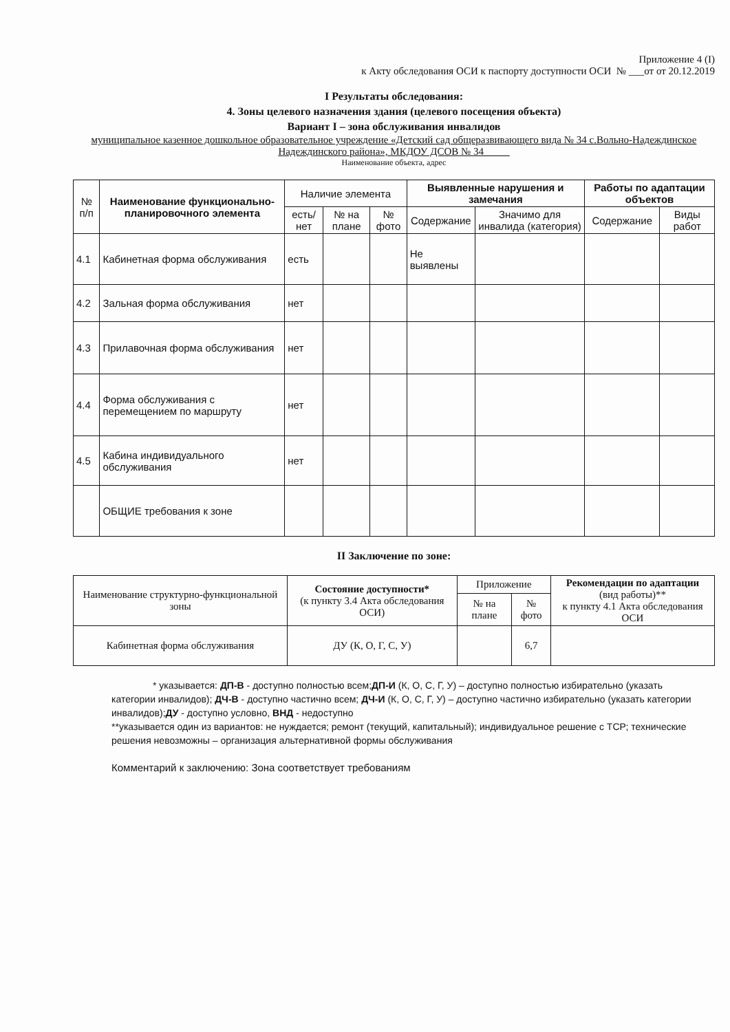Приложение 4 (I)
к Акту обследования ОСИ к паспорту доступности ОСИ № ___от от 20.12.2019
I Результаты обследования:
4. Зоны целевого назначения здания (целевого посещения объекта)
Вариант I – зона обслуживания инвалидов
муниципальное казенное дошкольное образовательное учреждение «Детский сад общеразвивающего вида № 34 с.Вольно-Надеждинское Надеждинского района», МКДОУ ДСОВ № 34_____
Наименование объекта, адрес
| № п/п | Наименование функционально-планировочного элемента | Наличие элемента | | | Выявленные нарушения и замечания | | Работы по адаптации объектов | |
| --- | --- | --- | --- | --- | --- | --- | --- | --- |
| | | есть/ нет | № на плане | № фото | Содержание | Значимо для инвалида (категория) | Содержание | Виды работ |
| 4.1 | Кабинетная форма обслуживания | есть | | | Не выявлены | | | |
| 4.2 | Зальная форма обслуживания | нет | | | | | | |
| 4.3 | Прилавочная форма обслуживания | нет | | | | | | |
| 4.4 | Форма обслуживания с перемещением по маршруту | нет | | | | | | |
| 4.5 | Кабина индивидуального обслуживания | нет | | | | | | |
| | ОБЩИЕ требования к зоне | | | | | | | |
II Заключение по зоне:
| Наименование структурно-функциональной зоны | Состояние доступности* (к пункту 3.4 Акта обследования ОСИ) | Приложение | | Рекомендации по адаптации (вид работы)** к пункту 4.1 Акта обследования ОСИ |
| | | № на плане | № фото | |
| Кабинетная форма обслуживания | ДУ (К, О, Г, С, У) | | 6,7 | |
* указывается: ДП-В - доступно полностью всем;ДП-И (К, О, С, Г, У) – доступно полностью избирательно (указать категории инвалидов); ДЧ-В - доступно частично всем; ДЧ-И (К, О, С, Г, У) – доступно частично избирательно (указать категории инвалидов);ДУ - доступно условно, ВНД - недоступно
**указывается один из вариантов: не нуждается; ремонт (текущий, капитальный); индивидуальное решение с ТСР; технические решения невозможны – организация альтернативной формы обслуживания
Комментарий к заключению: Зона соответствует требованиям